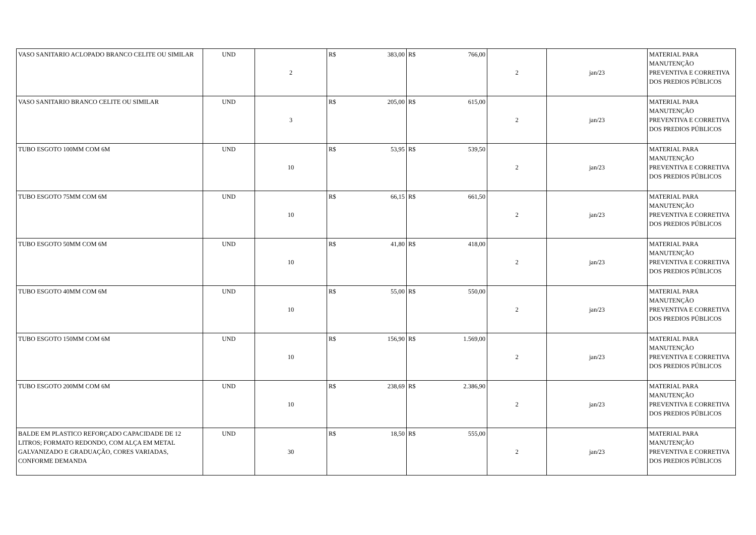| VASO SANITARIO ACLOPADO BRANCO CELITE OU SIMILAR | UND | 2 | R$ 383,00 | R$ 766,00 | 2 | jan/23 | MATERIAL PARA MANUTENÇÃO PREVENTIVA E CORRETIVA DOS PREDIOS PÚBLICOS |
| VASO SANITARIO BRANCO CELITE OU SIMILAR | UND | 3 | R$ 205,00 | R$ 615,00 | 2 | jan/23 | MATERIAL PARA MANUTENÇÃO PREVENTIVA E CORRETIVA DOS PREDIOS PÚBLICOS |
| TUBO ESGOTO 100MM COM 6M | UND | 10 | R$ 53,95 | R$ 539,50 | 2 | jan/23 | MATERIAL PARA MANUTENÇÃO PREVENTIVA E CORRETIVA DOS PREDIOS PÚBLICOS |
| TUBO ESGOTO 75MM COM 6M | UND | 10 | R$ 66,15 | R$ 661,50 | 2 | jan/23 | MATERIAL PARA MANUTENÇÃO PREVENTIVA E CORRETIVA DOS PREDIOS PÚBLICOS |
| TUBO ESGOTO 50MM COM 6M | UND | 10 | R$ 41,80 | R$ 418,00 | 2 | jan/23 | MATERIAL PARA MANUTENÇÃO PREVENTIVA E CORRETIVA DOS PREDIOS PÚBLICOS |
| TUBO ESGOTO 40MM COM 6M | UND | 10 | R$ 55,00 | R$ 550,00 | 2 | jan/23 | MATERIAL PARA MANUTENÇÃO PREVENTIVA E CORRETIVA DOS PREDIOS PÚBLICOS |
| TUBO ESGOTO 150MM COM 6M | UND | 10 | R$ 156,90 | R$ 1.569,00 | 2 | jan/23 | MATERIAL PARA MANUTENÇÃO PREVENTIVA E CORRETIVA DOS PREDIOS PÚBLICOS |
| TUBO ESGOTO 200MM COM 6M | UND | 10 | R$ 238,69 | R$ 2.386,90 | 2 | jan/23 | MATERIAL PARA MANUTENÇÃO PREVENTIVA E CORRETIVA DOS PREDIOS PÚBLICOS |
| BALDE EM PLASTICO REFORÇADO CAPACIDADE DE 12 LITROS; FORMATO REDONDO, COM ALÇA EM METAL GALVANIZADO E GRADUAÇÃO, CORES VARIADAS, CONFORME DEMANDA | UND | 30 | R$ 18,50 | R$ 555,00 | 2 | jan/23 | MATERIAL PARA MANUTENÇÃO PREVENTIVA E CORRETIVA DOS PREDIOS PÚBLICOS |